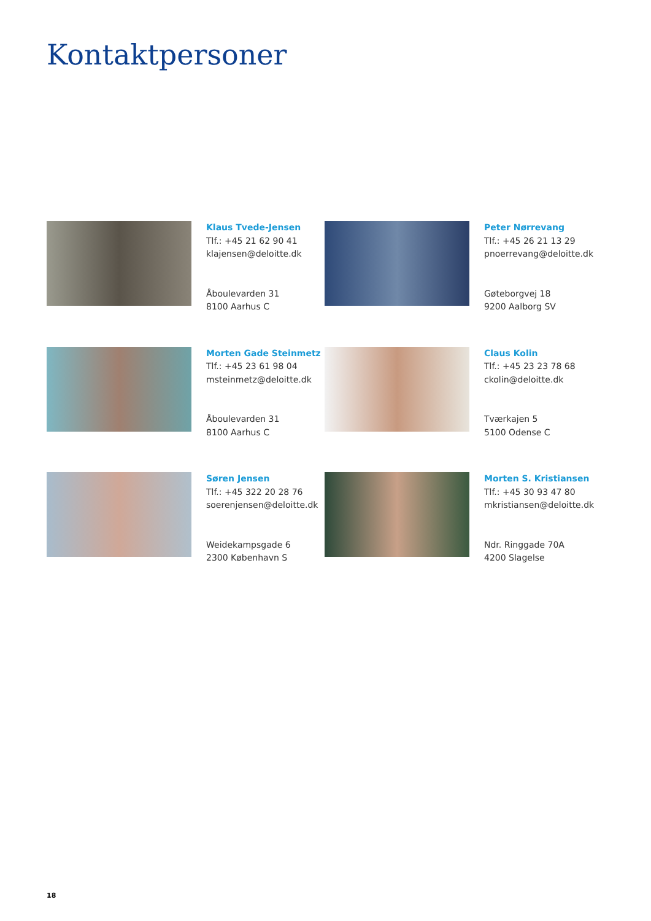Kontaktpersoner
Klaus Tvede-Jensen
Tlf.: +45 21 62 90 41
klajensen@deloitte.dk
Åboulevarden 31
8100 Aarhus C
Peter Nørrevang
Tlf.: +45 26 21 13 29
pnoerrevang@deloitte.dk
Gøteborgvej 18
9200 Aalborg SV
Morten Gade Steinmetz
Tlf.: +45 23 61 98 04
msteinmetz@deloitte.dk
Åboulevarden 31
8100 Aarhus C
Claus Kolin
Tlf.: +45 23 23 78 68
ckolin@deloitte.dk
Tværkajen 5
5100 Odense C
Søren Jensen
Tlf.: +45 322 20 28 76
soerenjensen@deloitte.dk
Weidekampsgade 6
2300 København S
Morten S. Kristiansen
Tlf.: +45 30 93 47 80
mkristiansen@deloitte.dk
Ndr. Ringgade 70A
4200 Slagelse
18